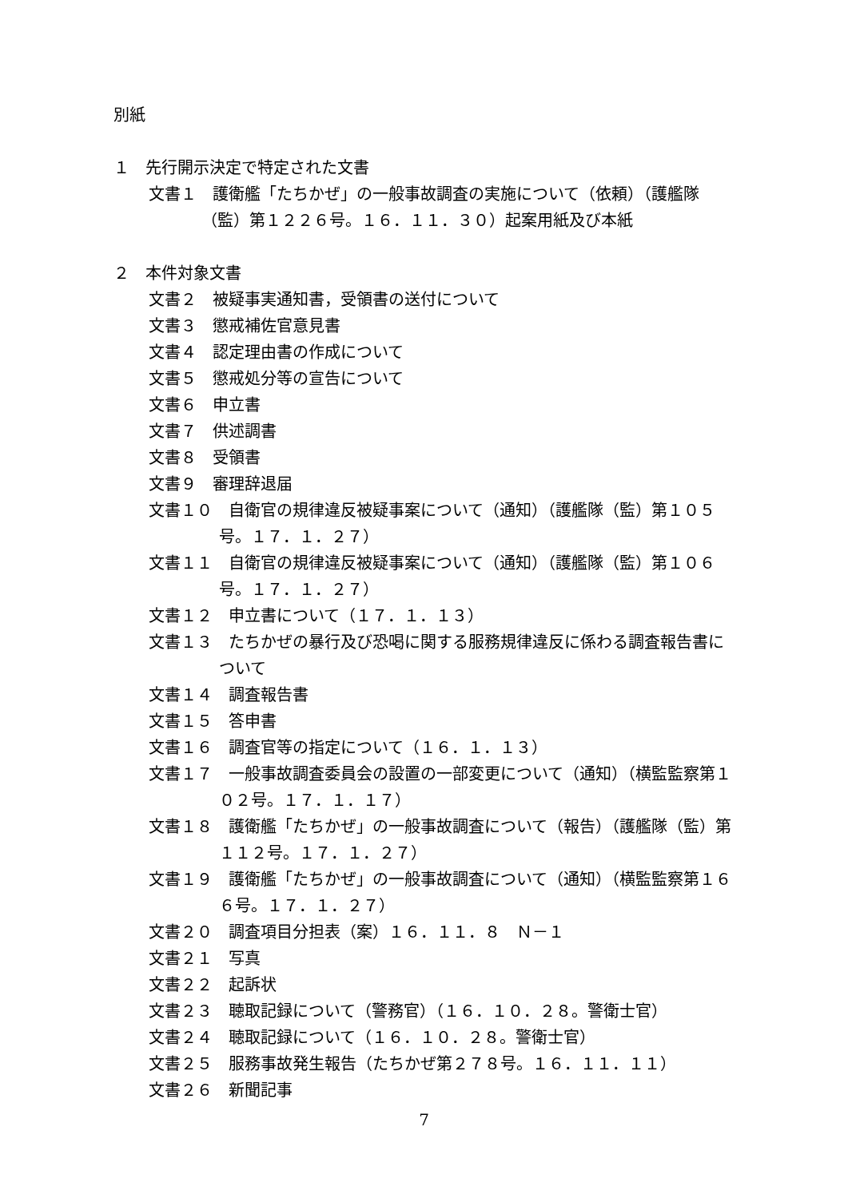別紙
１　先行開示決定で特定された文書
文書１　護衛艦「たちかぜ」の一般事故調査の実施について（依頼）（護艦隊（監）第１２２６号。１６．１１．３０）起案用紙及び本紙
２　本件対象文書
文書２　被疑事実通知書，受領書の送付について
文書３　懲戒補佐官意見書
文書４　認定理由書の作成について
文書５　懲戒処分等の宣告について
文書６　申立書
文書７　供述調書
文書８　受領書
文書９　審理辞退届
文書１０　自衛官の規律違反被疑事案について（通知）（護艦隊（監）第１０５号。１７．１．２７）
文書１１　自衛官の規律違反被疑事案について（通知）（護艦隊（監）第１０６号。１７．１．２７）
文書１２　申立書について（１７．１．１３）
文書１３　たちかぜの暴行及び恐喝に関する服務規律違反に係わる調査報告書について
文書１４　調査報告書
文書１５　答申書
文書１６　調査官等の指定について（１６．１．１３）
文書１７　一般事故調査委員会の設置の一部変更について（通知）（横監監察第１０２号。１７．１．１７）
文書１８　護衛艦「たちかぜ」の一般事故調査について（報告）（護艦隊（監）第１１２号。１７．１．２７）
文書１９　護衛艦「たちかぜ」の一般事故調査について（通知）（横監監察第１６６号。１７．１．２７）
文書２０　調査項目分担表（案）１６．１１．８　Ｎ－１
文書２１　写真
文書２２　起訴状
文書２３　聴取記録について（警務官）（１６．１０．２８。警衛士官）
文書２４　聴取記録について（１６．１０．２８。警衛士官）
文書２５　服務事故発生報告（たちかぜ第２７８号。１６．１１．１１）
文書２６　新聞記事
7